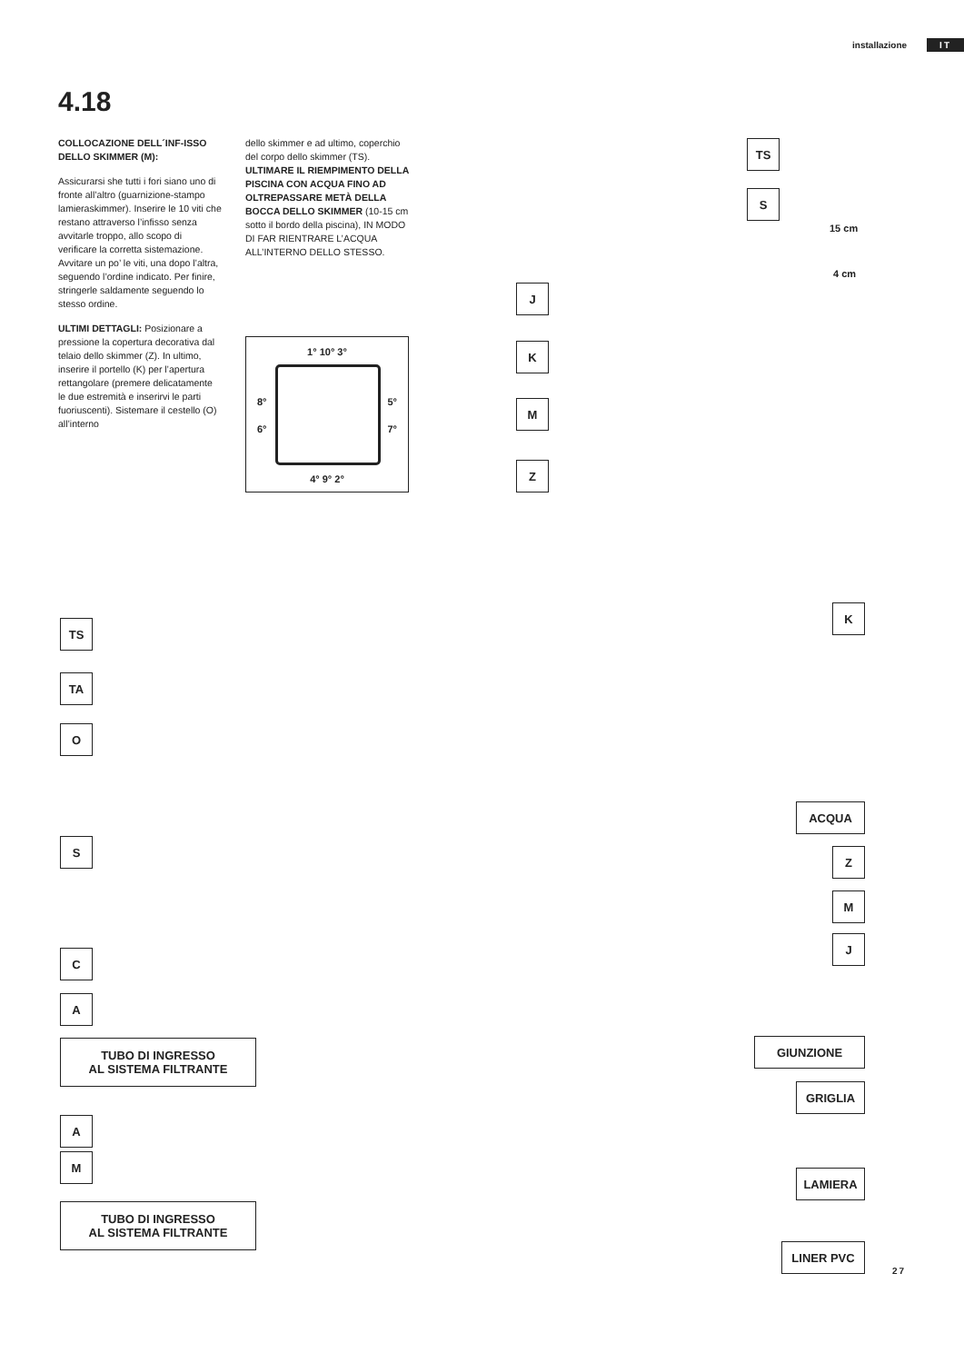installazione IT
4.18
COLLOCAZIONE DELL´INF-ISSO DELLO SKIMMER (M):
Assicurarsi she tutti i fori siano uno di fronte all’altro (guarnizione-stampo lamieraskimmer). Inserire le 10 viti che restano attraverso l’infisso senza avvitarle troppo, allo scopo di verificare la corretta sistemazione. Avvitare un po’ le viti, una dopo l’altra, seguendo l’ordine indicato. Per finire, stringerle saldamente seguendo lo stesso ordine.
ULTIMI DETTAGLI: Posizionare a pressione la copertura decorativa dal telaio dello skimmer (Z). In ultimo, inserire il portello (K) per l’apertura rettangolare (premere delicatamente le due estremità e inserirvi le parti fuoriuscenti). Sistemare il cestello (O) all’interno
dello skimmer e ad ultimo, coperchio del corpo dello skimmer (TS). ULTIMARE IL RIEMPIMENTO DELLA PISCINA CON ACQUA FINO AD OLTREPASSARE METÀ DELLA BOCCA DELLO SKIMMER (10-15 cm sotto il bordo della piscina), IN MODO DI FAR RIENTRARE L’ACQUA ALL’INTERNO DELLO STESSO.
1° 10° 3°
8° 5°
6° 7°
4° 9° 2°
TS
S
15 cm
4 cm
J
K
M
Z
TS
TA
O
S
C
A
TUBO DI INGRESSO
AL SISTEMA FILTRANTE
A
M
TUBO DI INGRESSO
AL SISTEMA FILTRANTE
K
ACQUA
Z
M
J
GIUNZIONE
GRIGLIA
LAMIERA
LINER PVC
27